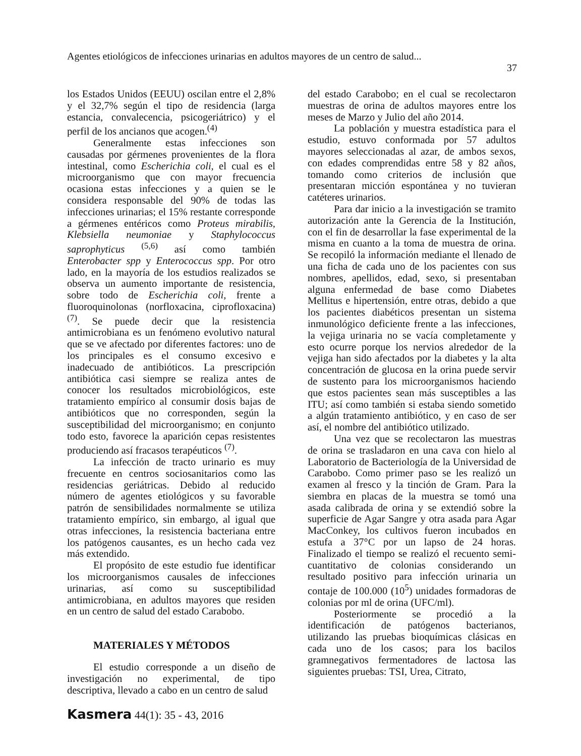Agentes etiológicos de infecciones urinarias en adultos mayores de un centro de salud...
37
los Estados Unidos (EEUU) oscilan entre el 2,8% y el 32,7% según el tipo de residencia (larga estancia, convalecencia, psicogeriátrico) y el perfil de los ancianos que acogen.<sup>(4)</sup>
Generalmente estas infecciones son causadas por gérmenes provenientes de la flora intestinal, como Escherichia coli, el cual es el microorganismo que con mayor frecuencia ocasiona estas infecciones y a quien se le considera responsable del 90% de todas las infecciones urinarias; el 15% restante corresponde a gérmenes entéricos como Proteus mirabilis, Klebsiella neumoniae y Staphylococcus saprophyticus <sup>(5,6)</sup> así como también Enterobacter spp y Enterococcus spp. Por otro lado, en la mayoría de los estudios realizados se observa un aumento importante de resistencia, sobre todo de Escherichia coli, frente a fluoroquinolonas (norfloxacina, ciprofloxacina)<sup>(7)</sup>. Se puede decir que la resistencia antimicrobiana es un fenómeno evolutivo natural que se ve afectado por diferentes factores: uno de los principales es el consumo excesivo e inadecuado de antibióticos. La prescripción antibiótica casi siempre se realiza antes de conocer los resultados microbiológicos, este tratamiento empírico al consumir dosis bajas de antibióticos que no corresponden, según la susceptibilidad del microorganismo; en conjunto todo esto, favorece la aparición cepas resistentes produciendo así fracasos terapéuticos <sup>(7)</sup>.
La infección de tracto urinario es muy frecuente en centros sociosanitarios como las residencias geriátricas. Debido al reducido número de agentes etiológicos y su favorable patrón de sensibilidades normalmente se utiliza tratamiento empírico, sin embargo, al igual que otras infecciones, la resistencia bacteriana entre los patógenos causantes, es un hecho cada vez más extendido.
El propósito de este estudio fue identificar los microorganismos causales de infecciones urinarias, así como su susceptibilidad antimicrobiana, en adultos mayores que residen en un centro de salud del estado Carabobo.
MATERIALES Y MÉTODOS
El estudio corresponde a un diseño de investigación no experimental, de tipo descriptiva, llevado a cabo en un centro de salud
del estado Carabobo; en el cual se recolectaron muestras de orina de adultos mayores entre los meses de Marzo y Julio del año 2014.
La población y muestra estadística para el estudio, estuvo conformada por 57 adultos mayores seleccionadas al azar, de ambos sexos, con edades comprendidas entre 58 y 82 años, tomando como criterios de inclusión que presentaran micción espontánea y no tuvieran catéteres urinarios.
Para dar inicio a la investigación se tramito autorización ante la Gerencia de la Institución, con el fin de desarrollar la fase experimental de la misma en cuanto a la toma de muestra de orina. Se recopiló la información mediante el llenado de una ficha de cada uno de los pacientes con sus nombres, apellidos, edad, sexo, si presentaban alguna enfermedad de base como Diabetes Mellitus e hipertensión, entre otras, debido a que los pacientes diabéticos presentan un sistema inmunológico deficiente frente a las infecciones, la vejiga urinaria no se vacía completamente y esto ocurre porque los nervios alrededor de la vejiga han sido afectados por la diabetes y la alta concentración de glucosa en la orina puede servir de sustento para los microorganismos haciendo que estos pacientes sean más susceptibles a las ITU; así como también si estaba siendo sometido a algún tratamiento antibiótico, y en caso de ser así, el nombre del antibiótico utilizado.
Una vez que se recolectaron las muestras de orina se trasladaron en una cava con hielo al Laboratorio de Bacteriología de la Universidad de Carabobo. Como primer paso se les realizó un examen al fresco y la tinción de Gram. Para la siembra en placas de la muestra se tomó una asada calibrada de orina y se extendió sobre la superficie de Agar Sangre y otra asada para Agar MacConkey, los cultivos fueron incubados en estufa a 37°C por un lapso de 24 horas. Finalizado el tiempo se realizó el recuento semi-cuantitativo de colonias considerando un resultado positivo para infección urinaria un contaje de 100.000 (10<sup>5</sup>) unidades formadoras de colonias por ml de orina (UFC/ml).
Posteriormente se procedió a la identificación de patógenos bacterianos, utilizando las pruebas bioquímicas clásicas en cada uno de los casos; para los bacilos gramnegativos fermentadores de lactosa las siguientes pruebas: TSI, Urea, Citrato,
Kasmera 44(1): 35 - 43, 2016